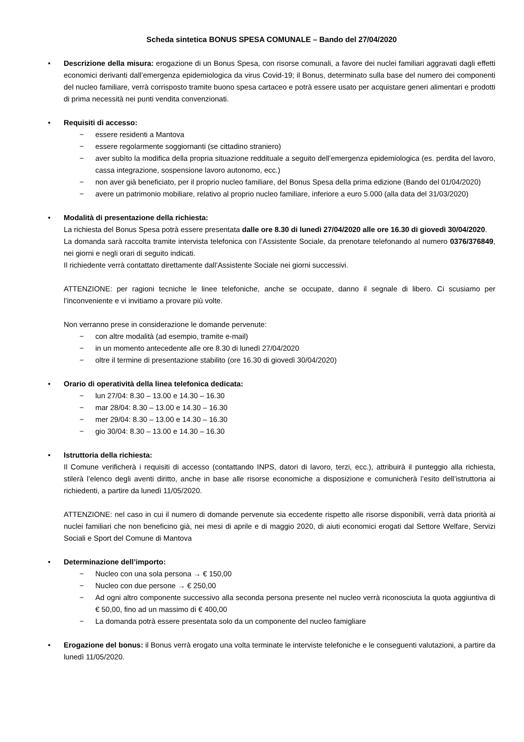Scheda sintetica BONUS SPESA COMUNALE – Bando del 27/04/2020
• Descrizione della misura: erogazione di un Bonus Spesa, con risorse comunali, a favore dei nuclei familiari aggravati dagli effetti economici derivanti dall’emergenza epidemiologica da virus Covid-19; il Bonus, determinato sulla base del numero dei componenti del nucleo familiare, verrà corrisposto tramite buono spesa cartaceo e potrà essere usato per acquistare generi alimentari e prodotti di prima necessità nei punti vendita convenzionati.
• Requisiti di accesso:
− essere residenti a Mantova
− essere regolarmente soggiornanti (se cittadino straniero)
− aver subìto la modifica della propria situazione reddituale a seguito dell’emergenza epidemiologica (es. perdita del lavoro, cassa integrazione, sospensione lavoro autonomo, ecc.)
− non aver già beneficiato, per il proprio nucleo familiare, del Bonus Spesa della prima edizione (Bando del 01/04/2020)
− avere un patrimonio mobiliare, relativo al proprio nucleo familiare, inferiore a euro 5.000 (alla data del 31/03/2020)
• Modalità di presentazione della richiesta:
La richiesta del Bonus Spesa potrà essere presentata dalle ore 8.30 di lunedì 27/04/2020 alle ore 16.30 di giovedì 30/04/2020.
La domanda sarà raccolta tramite intervista telefonica con l’Assistente Sociale, da prenotare telefonando al numero 0376/376849, nei giorni e negli orari di seguito indicati.
Il richiedente verrà contattato direttamente dall’Assistente Sociale nei giorni successivi.
ATTENZIONE: per ragioni tecniche le linee telefoniche, anche se occupate, danno il segnale di libero. Ci scusiamo per l’inconveniente e vi invitiamo a provare più volte.
Non verranno prese in considerazione le domande pervenute:
− con altre modalità (ad esempio, tramite e-mail)
− in un momento antecedente alle ore 8.30 di lunedì 27/04/2020
− oltre il termine di presentazione stabilito (ore 16.30 di giovedì 30/04/2020)
• Orario di operatività della linea telefonica dedicata:
− lun 27/04: 8.30 – 13.00 e 14.30 – 16.30
− mar 28/04: 8.30 – 13.00 e 14.30 – 16.30
− mer 29/04: 8.30 – 13.00 e 14.30 – 16.30
− gio 30/04: 8.30 – 13.00 e 14.30 – 16.30
• Istruttoria della richiesta:
Il Comune verificherà i requisiti di accesso (contattando INPS, datori di lavoro, terzi, ecc.), attribuirà il punteggio alla richiesta, stilerà l’elenco degli aventi diritto, anche in base alle risorse economiche a disposizione e comunicherà l’esito dell’istruttoria ai richiedenti, a partire da lunedì 11/05/2020.
ATTENZIONE: nel caso in cui il numero di domande pervenute sia eccedente rispetto alle risorse disponibili, verrà data priorità ai nuclei familiari che non beneficino già, nei mesi di aprile e di maggio 2020, di aiuti economici erogati dal Settore Welfare, Servizi Sociali e Sport del Comune di Mantova
• Determinazione dell’importo:
− Nucleo con una sola persona → € 150,00
− Nucleo con due persone → € 250,00
− Ad ogni altro componente successivo alla seconda persona presente nel nucleo verrà riconosciuta la quota aggiuntiva di € 50,00, fino ad un massimo di € 400,00
− La domanda potrà essere presentata solo da un componente del nucleo famigliare
• Erogazione del bonus: il Bonus verrà erogato una volta terminate le interviste telefoniche e le conseguenti valutazioni, a partire da lunedì 11/05/2020.